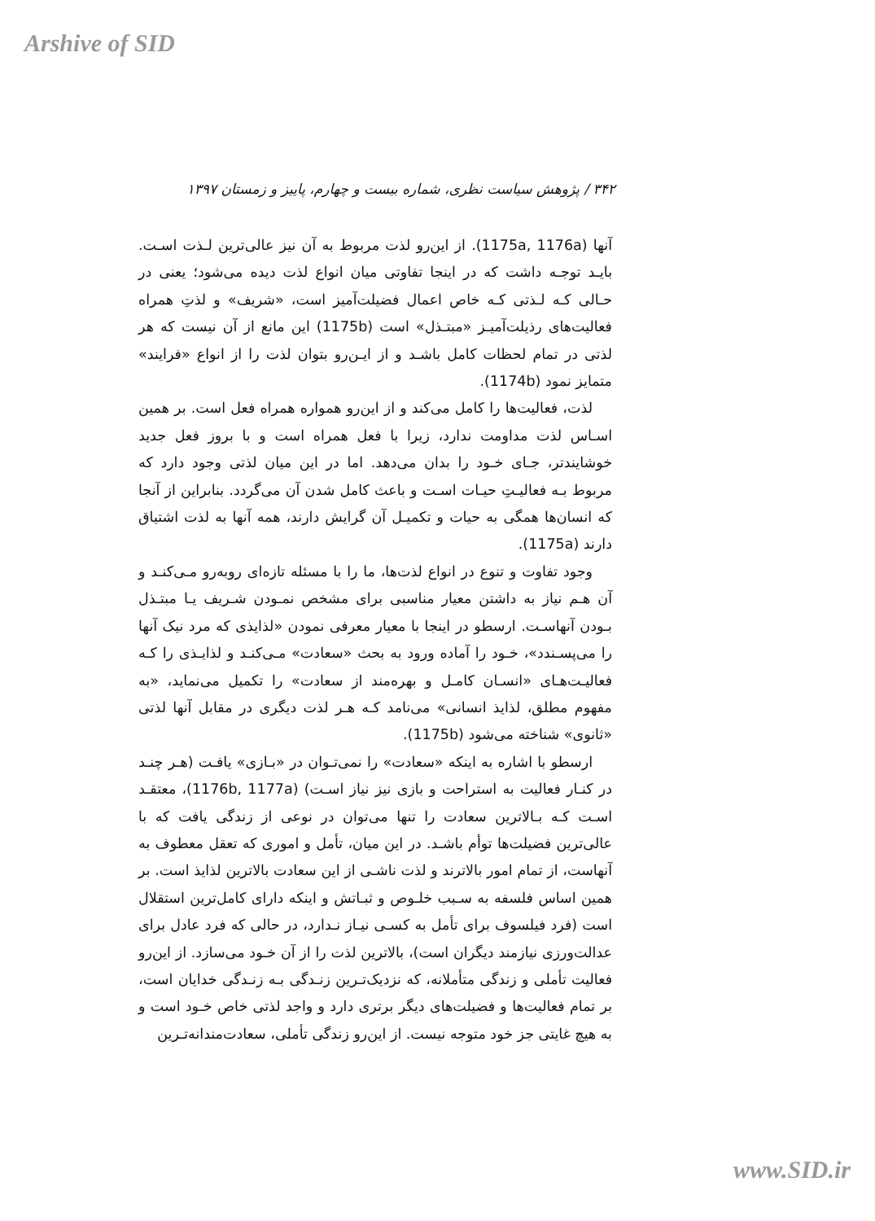Arshive of SID
۳۴۲ / پژوهش سیاست نظری، شماره بیست و چهارم، پاییز و زمستان ۱۳۹۷
آنها (1175a, 1176a). از این‌رو لذت مربوط به آن نیز عالی‌ترین لـذت اسـت. بایـد توجـه داشت که در اینجا تفاوتی میان انواع لذت دیده می‌شود؛ یعنی در حـالی کـه لـذتی کـه خاص اعمال فضیلت‌آمیز است، «شریف» و لذتِ همراه فعالیت‌های رذیلت‌آمیـز «مبتـذل» است (1175b) این مانع از آن نیست که هر لذتی در تمام لحظات کامل باشـد و از ایـن‌رو بتوان لذت را از انواع «فرایند» متمایز نمود (1174b).
لذت، فعالیت‌ها را کامل می‌کند و از این‌رو همواره همراه فعل است. بر همین اسـاس لذت مداومت ندارد، زیرا با فعل همراه است و با بروز فعل جدید خوشایندتر، جـای خـود را بدان می‌دهد. اما در این میان لذتی وجود دارد که مربوط بـه فعالیـتِ حیـات اسـت و باعث کامل شدن آن می‌گردد. بنابراین از آنجا که انسان‌ها همگی به حیات و تکمیـل آن گرایش دارند، همه آنها به لذت اشتیاق دارند (1175a).
وجود تفاوت و تنوع در انواع لذت‌ها، ما را با مسئله تازه‌ای روبه‌رو مـی‌کنـد و آن هـم نیاز به داشتن معیار مناسبی برای مشخص نمـودن شـریف یـا مبتـذل بـودن آنهاسـت. ارسطو در اینجا با معیار معرفی نمودن «لذایذی که مرد نیک آنها را می‌پسـندد»، خـود را آماده ورود به بحث «سعادت» مـی‌کنـد و لذایـذی را کـه فعالیـت‌هـای «انسـان کامـل و بهره‌مند از سعادت» را تکمیل می‌نماید، «به مفهوم مطلق، لذایذ انسانی» می‌نامد کـه هـر لذت دیگری در مقابل آنها لذتی «ثانوی» شناخته می‌شود (1175b).
ارسطو با اشاره به اینکه «سعادت» را نمی‌تـوان در «بـازی» یافـت (هـر چنـد در کنـار فعالیت به استراحت و بازی نیز نیاز اسـت) (1176b, 1177a)، معتقـد اسـت کـه بـالاترین سعادت را تنها می‌توان در نوعی از زندگی یافت که با عالی‌ترین فضیلت‌ها توأم باشـد. در این میان، تأمل و اموری که تعقل معطوف به آنهاست، از تمام امور بالاترند و لذت ناشـی از این سعادت بالاترین لذایذ است. بر همین اساس فلسفه به سـبب خلـوص و ثبـاتش و اینکه دارای کامل‌ترین استقلال است (فرد فیلسوف برای تأمل به کسـی نیـاز نـدارد، در حالی که فرد عادل برای عدالت‌ورزی نیازمند دیگران است)، بالاترین لذت را از آن خـود می‌سازد. از این‌رو فعالیت تأملی و زندگی متأملانه، که نزدیک‌تـرین زنـدگی بـه زنـدگی خدایان است، بر تمام فعالیت‌ها و فضیلت‌های دیگر برتری دارد و واجد لذتی خاص خـود است و به هیچ غایتی جز خود متوجه نیست. از این‌رو زندگی تأملی، سعادت‌مندانه‌تـرین
www.SID.ir